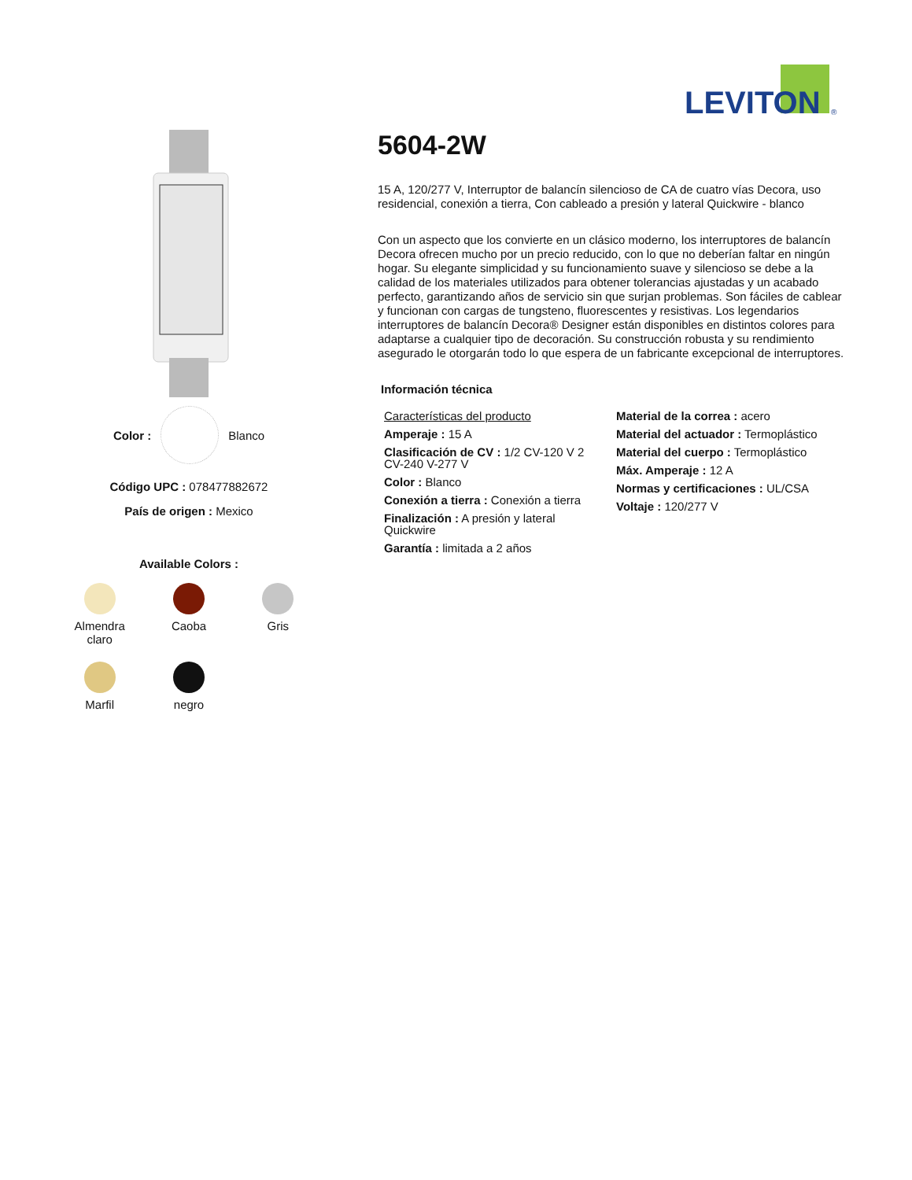LEVITON
®
Color : Blanco
Código UPC : 078477882672
País de origen : Mexico
Available Colors :
Almendra
claro
Caoba
Gris
Marfil
negro
5604-2W
15 A, 120/277 V, Interruptor de balancín silencioso de CA de cuatro vías Decora, uso residencial, conexión a tierra, Con cableado a presión y lateral Quickwire - blanco
Con un aspecto que los convierte en un clásico moderno, los interruptores de balancín Decora ofrecen mucho por un precio reducido, con lo que no deberían faltar en ningún hogar. Su elegante simplicidad y su funcionamiento suave y silencioso se debe a la calidad de los materiales utilizados para obtener tolerancias ajustadas y un acabado perfecto, garantizando años de servicio sin que surjan problemas. Son fáciles de cablear y funcionan con cargas de tungsteno, fluorescentes y resistivas. Los legendarios interruptores de balancín Decora® Designer están disponibles en distintos colores para adaptarse a cualquier tipo de decoración. Su construcción robusta y su rendimiento asegurado le otorgarán todo lo que espera de un fabricante excepcional de interruptores.
Información técnica
Características del producto
Amperaje : 15 A
Clasificación de CV : 1/2 CV-120 V 2 CV-240 V-277 V
Color : Blanco
Conexión a tierra : Conexión a tierra
Finalización : A presión y lateral Quickwire
Garantía : limitada a 2 años
Material de la correa : acero
Material del actuador : Termoplástico
Material del cuerpo : Termoplástico
Máx. Amperaje : 12 A
Normas y certificaciones : UL/CSA
Voltaje : 120/277 V